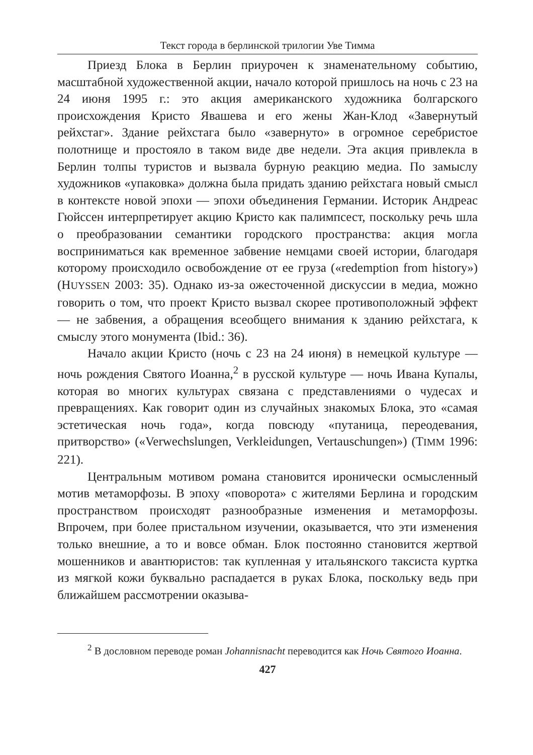Текст города в берлинской трилогии Уве Тимма
Приезд Блока в Берлин приурочен к знаменательному событию, масштабной художественной акции, начало которой пришлось на ночь с 23 на 24 июня 1995 г.: это акция американского художника болгарского происхождения Кристо Явашева и его жены Жан-Клод «Завернутый рейхстаг». Здание рейхстага было «завернуто» в огромное серебристое полотнище и простояло в таком виде две недели. Эта акция привлекла в Берлин толпы туристов и вызвала бурную реакцию медиа. По замыслу художников «упаковка» должна была придать зданию рейхстага новый смысл в контексте новой эпохи — эпохи объединения Германии. Историк Андреас Гюйссен интерпретирует акцию Кристо как палимпсест, поскольку речь шла о преобразовании семантики городского пространства: акция могла восприниматься как временное забвение немцами своей истории, благодаря которому происходило освобождение от ее груза («redemption from history») (HUYSSEN 2003: 35). Однако из-за ожесточенной дискуссии в медиа, можно говорить о том, что проект Кристо вызвал скорее противоположный эффект — не забвения, а обращения всеобщего внимания к зданию рейхстага, к смыслу этого монумента (Ibid.: 36).
Начало акции Кристо (ночь с 23 на 24 июня) в немецкой культуре — ночь рождения Святого Иоанна,<sup>2</sup> в русской культуре — ночь Ивана Купалы, которая во многих культурах связана с представлениями о чудесах и превращениях. Как говорит один из случайных знакомых Блока, это «самая эстетическая ночь года», когда повсюду «путаница, переодевания, притворство» («Verwechslungen, Verkleidungen, Vertauschungen») (TIMM 1996: 221).
Центральным мотивом романа становится иронически осмысленный мотив метаморфозы. В эпоху «поворота» с жителями Берлина и городским пространством происходят разнообразные изменения и метаморфозы. Впрочем, при более пристальном изучении, оказывается, что эти изменения только внешние, а то и вовсе обман. Блок постоянно становится жертвой мошенников и авантюристов: так купленная у итальянского таксиста куртка из мягкой кожи буквально распадается в руках Блока, поскольку ведь при ближайшем рассмотрении оказыва-
<sup>2</sup> В дословном переводе роман Johannisnacht переводится как Ночь Святого Иоанна.
427